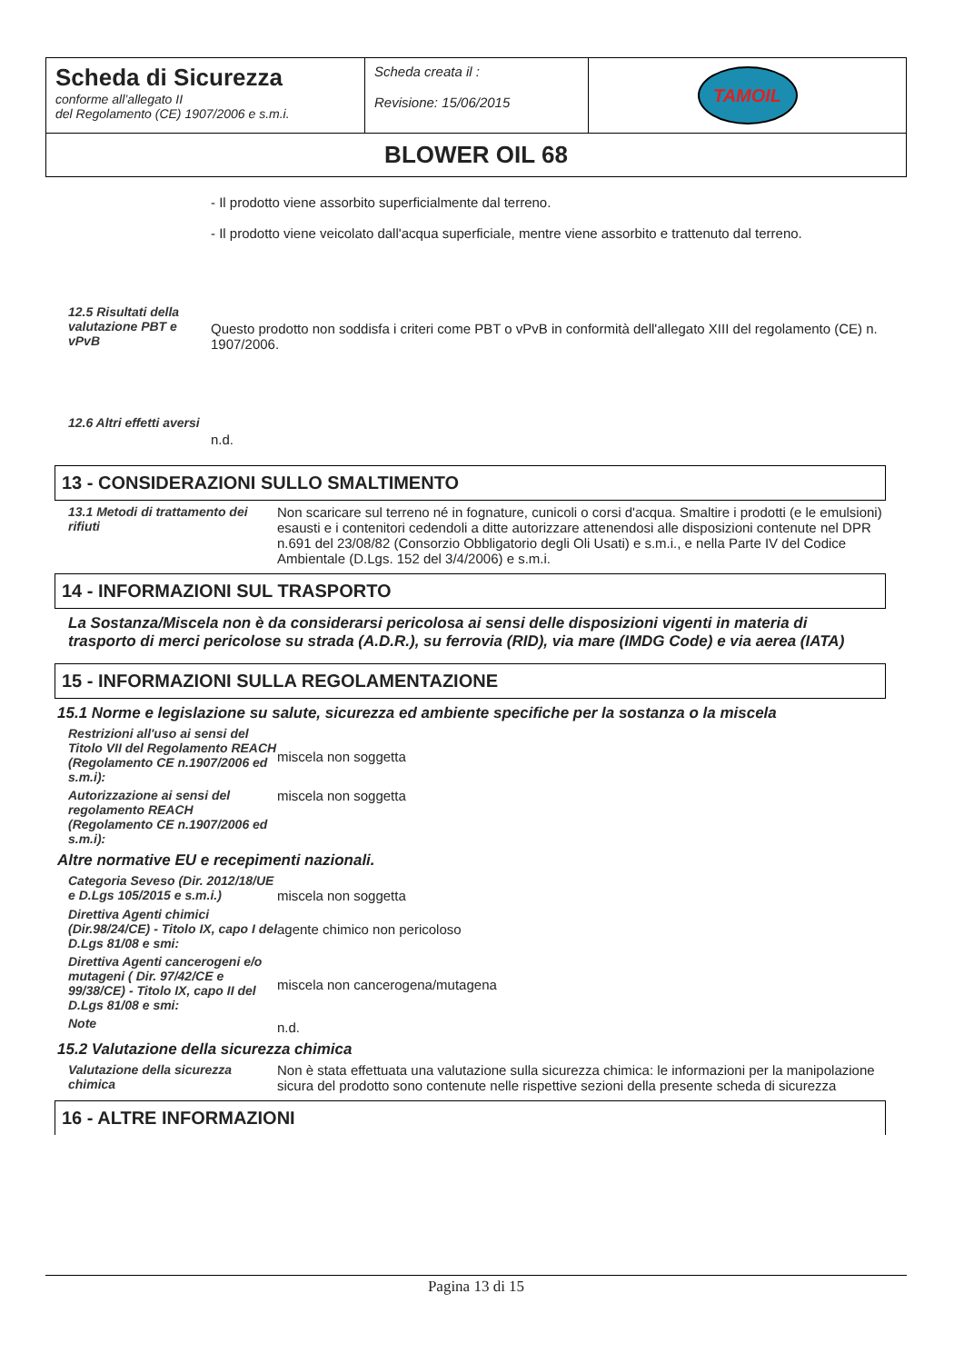| Scheda di Sicurezza conforme all’allegato II del Regolamento (CE) 1907/2006 e s.m.i. | Scheda creata il : Revisione: 15/06/2015 | TAMOIL |
| BLOWER OIL 68 | | |
- Il prodotto viene assorbito superficialmente dal terreno.
- Il prodotto viene veicolato dall'acqua superficiale, mentre viene assorbito e trattenuto dal terreno.
12.5 Risultati della valutazione PBT e vPvB
Questo prodotto non soddisfa i criteri come PBT o vPvB in conformità dell'allegato XIII del regolamento (CE) n. 1907/2006.
12.6 Altri effetti aversi
n.d.
13 - CONSIDERAZIONI SULLO SMALTIMENTO
13.1 Metodi di trattamento dei rifiuti
Non scaricare sul terreno né in fognature, cunicoli o corsi d'acqua. Smaltire i prodotti (e le emulsioni) esausti e i contenitori cedendoli a ditte autorizzare attenendosi alle disposizioni contenute nel DPR n.691 del 23/08/82 (Consorzio Obbligatorio degli Oli Usati) e s.m.i., e nella Parte IV del Codice Ambientale (D.Lgs. 152 del 3/4/2006) e s.m.i.
14 - INFORMAZIONI SUL TRASPORTO
La Sostanza/Miscela non è da considerarsi pericolosa ai sensi delle disposizioni vigenti in materia di trasporto di merci pericolose su strada (A.D.R.), su ferrovia (RID), via mare (IMDG Code) e via aerea (IATA)
15 - INFORMAZIONI SULLA REGOLAMENTAZIONE
15.1 Norme e legislazione su salute, sicurezza ed ambiente specifiche per la sostanza o la miscela
Restrizioni all'uso ai sensi del Titolo VII del Regolamento REACH (Regolamento CE n.1907/2006 ed s.m.i):
miscela non soggetta
Autorizzazione ai sensi del regolamento REACH (Regolamento CE n.1907/2006 ed s.m.i):
miscela non soggetta
Altre normative EU e recepimenti nazionali.
Categoria Seveso (Dir. 2012/18/UE e D.Lgs 105/2015 e s.m.i.)
miscela non soggetta
Direttiva Agenti chimici (Dir.98/24/CE) - Titolo IX, capo I del D.Lgs 81/08 e smi:
agente chimico non pericoloso
Direttiva Agenti cancerogeni e/o mutageni ( Dir. 97/42/CE e 99/38/CE) - Titolo IX, capo II del D.Lgs 81/08 e smi:
miscela non cancerogena/mutagena
Note
n.d.
15.2 Valutazione della sicurezza chimica
Valutazione della sicurezza chimica
Non è stata effettuata una valutazione sulla sicurezza chimica: le informazioni per la manipolazione sicura del prodotto sono contenute nelle rispettive sezioni della presente scheda di sicurezza
16 - ALTRE INFORMAZIONI
Pagina 13 di 15